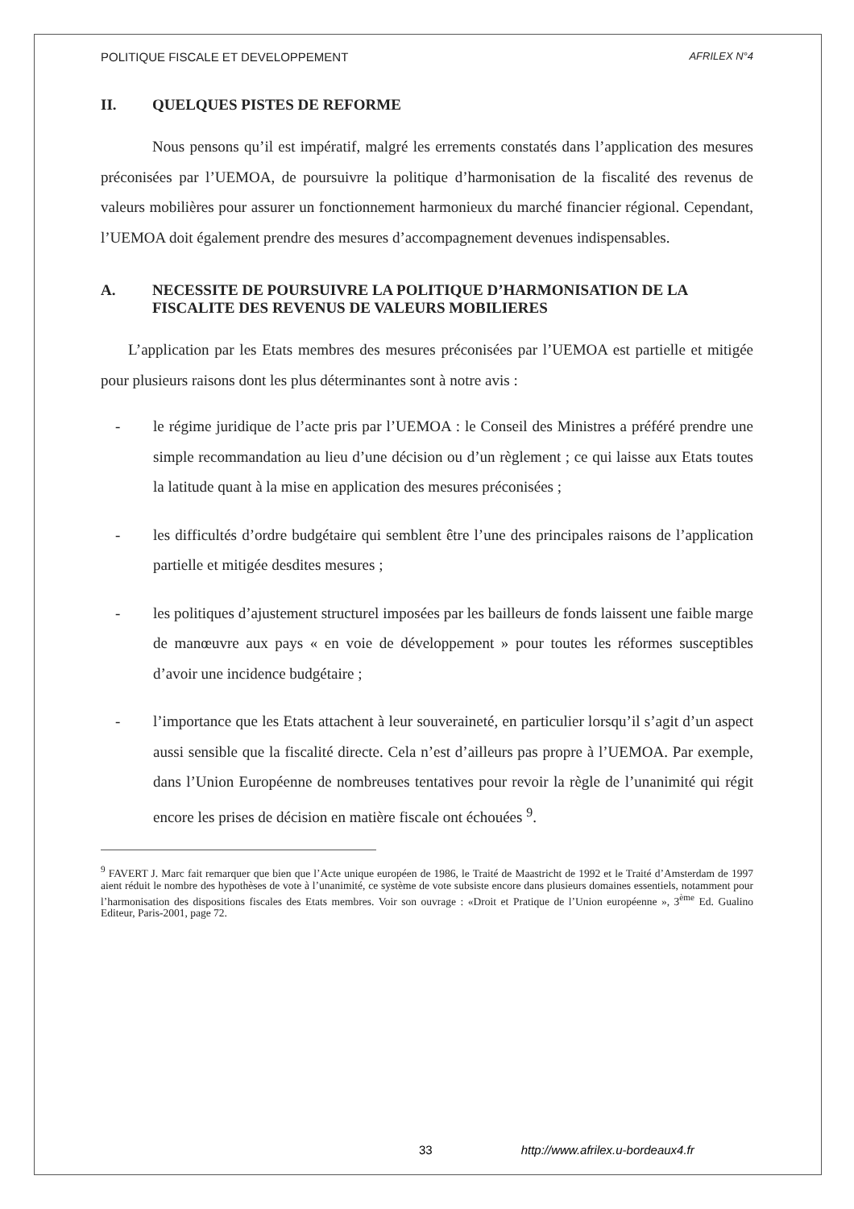POLITIQUE FISCALE ET DEVELOPPEMENT AFRILEX N°4
II. QUELQUES PISTES DE REFORME
Nous pensons qu’il est impératif, malgré les errements constatés dans l’application des mesures préconisées par l’UEMOA, de poursuivre la politique d’harmonisation de la fiscalité des revenus de valeurs mobilières pour assurer un fonctionnement harmonieux du marché financier régional. Cependant, l’UEMOA doit également prendre des mesures d’accompagnement devenues indispensables.
A. NECESSITE DE POURSUIVRE LA POLITIQUE D’HARMONISATION DE LA FISCALITE DES REVENUS DE VALEURS MOBILIERES
L’application par les Etats membres des mesures préconisées par l’UEMOA est partielle et mitigée pour plusieurs raisons dont les plus déterminantes sont à notre avis :
- le régime juridique de l’acte pris par l’UEMOA : le Conseil des Ministres a préféré prendre une simple recommandation au lieu d’une décision ou d’un règlement ; ce qui laisse aux Etats toutes la latitude quant à la mise en application des mesures préconisées ;
- les difficultés d’ordre budgétaire qui semblent être l’une des principales raisons de l’application partielle et mitigée desdites mesures ;
- les politiques d’ajustement structurel imposées par les bailleurs de fonds laissent une faible marge de manœuvre aux pays « en voie de développement » pour toutes les réformes susceptibles d’avoir une incidence budgétaire ;
- l’importance que les Etats attachent à leur souveraineté, en particulier lorsqu’il s’agit d’un aspect aussi sensible que la fiscalité directe. Cela n’est d’ailleurs pas propre à l’UEMOA. Par exemple, dans l’Union Européenne de nombreuses tentatives pour revoir la règle de l’unanimité qui régit encore les prises de décision en matière fiscale ont échouées <sup>9</sup>.
<sup>9</sup> FAVERT J. Marc fait remarquer que bien que l’Acte unique européen de 1986, le Traité de Maastricht de 1992 et le Traité d’Amsterdam de 1997 aient réduit le nombre des hypothèses de vote à l’unanimité, ce système de vote subsiste encore dans plusieurs domaines essentiels, notamment pour l’harmonisation des dispositions fiscales des Etats membres. Voir son ouvrage : «Droit et Pratique de l’Union européenne », 3<sup>ème</sup> Ed. Gualino Editeur, Paris-2001, page 72.
33 http://www.afrilex.u-bordeaux4.fr